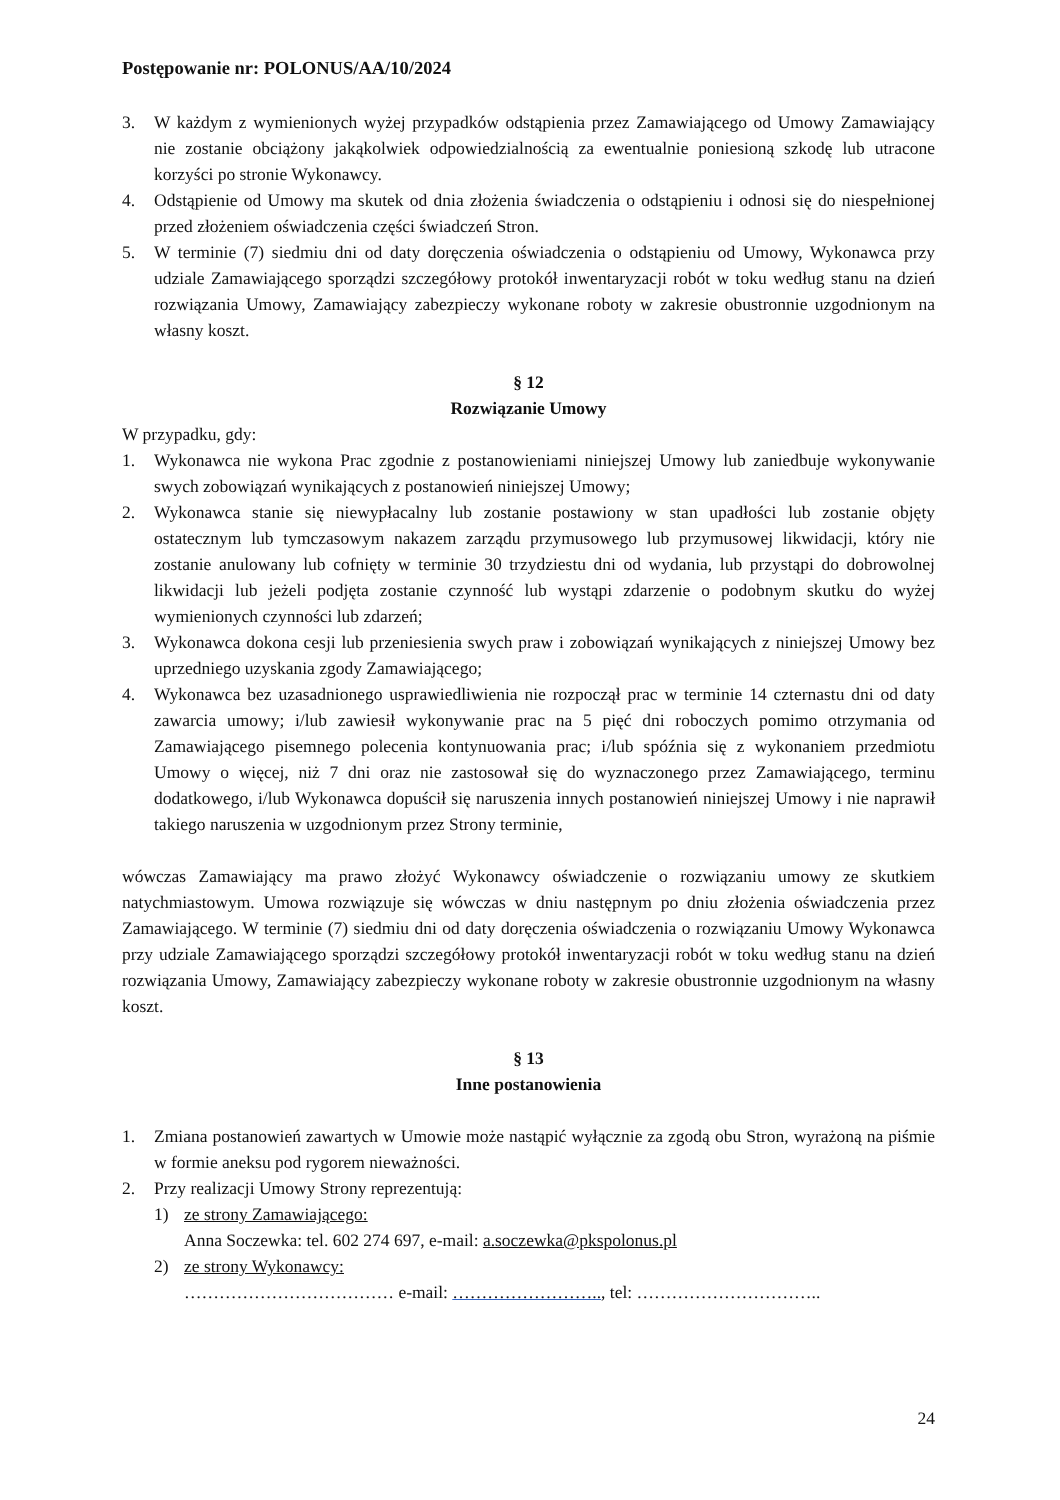Postępowanie nr: POLONUS/AA/10/2024
3. W każdym z wymienionych wyżej przypadków odstąpienia przez Zamawiającego od Umowy Zamawiający nie zostanie obciążony jakąkolwiek odpowiedzialnością za ewentualnie poniesioną szkodę lub utracone korzyści po stronie Wykonawcy.
4. Odstąpienie od Umowy ma skutek od dnia złożenia świadczenia o odstąpieniu i odnosi się do niespełnionej przed złożeniem oświadczenia części świadczeń Stron.
5. W terminie (7) siedmiu dni od daty doręczenia oświadczenia o odstąpieniu od Umowy, Wykonawca przy udziale Zamawiającego sporządzi szczegółowy protokół inwentaryzacji robót w toku według stanu na dzień rozwiązania Umowy, Zamawiający zabezpieczy wykonane roboty w zakresie obustronnie uzgodnionym na własny koszt.
§ 12
Rozwiązanie Umowy
W przypadku, gdy:
1. Wykonawca nie wykona Prac zgodnie z postanowieniami niniejszej Umowy lub zaniedbuje wykonywanie swych zobowiązań wynikających z postanowień niniejszej Umowy;
2. Wykonawca stanie się niewypłacalny lub zostanie postawiony w stan upadłości lub zostanie objęty ostatecznym lub tymczasowym nakazem zarządu przymusowego lub przymusowej likwidacji, który nie zostanie anulowany lub cofnięty w terminie 30 trzydziestu dni od wydania, lub przystąpi do dobrowolnej likwidacji lub jeżeli podjęta zostanie czynność lub wystąpi zdarzenie o podobnym skutku do wyżej wymienionych czynności lub zdarzeń;
3. Wykonawca dokona cesji lub przeniesienia swych praw i zobowiązań wynikających z niniejszej Umowy bez uprzedniego uzyskania zgody Zamawiającego;
4. Wykonawca bez uzasadnionego usprawiedliwienia nie rozpoczął prac w terminie 14 czternastu dni od daty zawarcia umowy; i/lub zawiesił wykonywanie prac na 5 pięć dni roboczych pomimo otrzymania od Zamawiającego pisemnego polecenia kontynuowania prac; i/lub spóźnia się z wykonaniem przedmiotu Umowy o więcej, niż 7 dni oraz nie zastosował się do wyznaczonego przez Zamawiającego, terminu dodatkowego, i/lub Wykonawca dopuścił się naruszenia innych postanowień niniejszej Umowy i nie naprawił takiego naruszenia w uzgodnionym przez Strony terminie,
wówczas Zamawiający ma prawo złożyć Wykonawcy oświadczenie o rozwiązaniu umowy ze skutkiem natychmiastowym. Umowa rozwiązuje się wówczas w dniu następnym po dniu złożenia oświadczenia przez Zamawiającego. W terminie (7) siedmiu dni od daty doręczenia oświadczenia o rozwiązaniu Umowy Wykonawca przy udziale Zamawiającego sporządzi szczegółowy protokół inwentaryzacji robót w toku według stanu na dzień rozwiązania Umowy, Zamawiający zabezpieczy wykonane roboty w zakresie obustronnie uzgodnionym na własny koszt.
§ 13
Inne postanowienia
1. Zmiana postanowień zawartych w Umowie może nastąpić wyłącznie za zgodą obu Stron, wyrażoną na piśmie w formie aneksu pod rygorem nieważności.
2. Przy realizacji Umowy Strony reprezentują:
1) ze strony Zamawiającego:
Anna Soczewka: tel. 602 274 697, e-mail: a.soczewka@pkspolonus.pl
2) ze strony Wykonawcy:
……………………………… e-mail: …………………….., tel: …………………………..
24